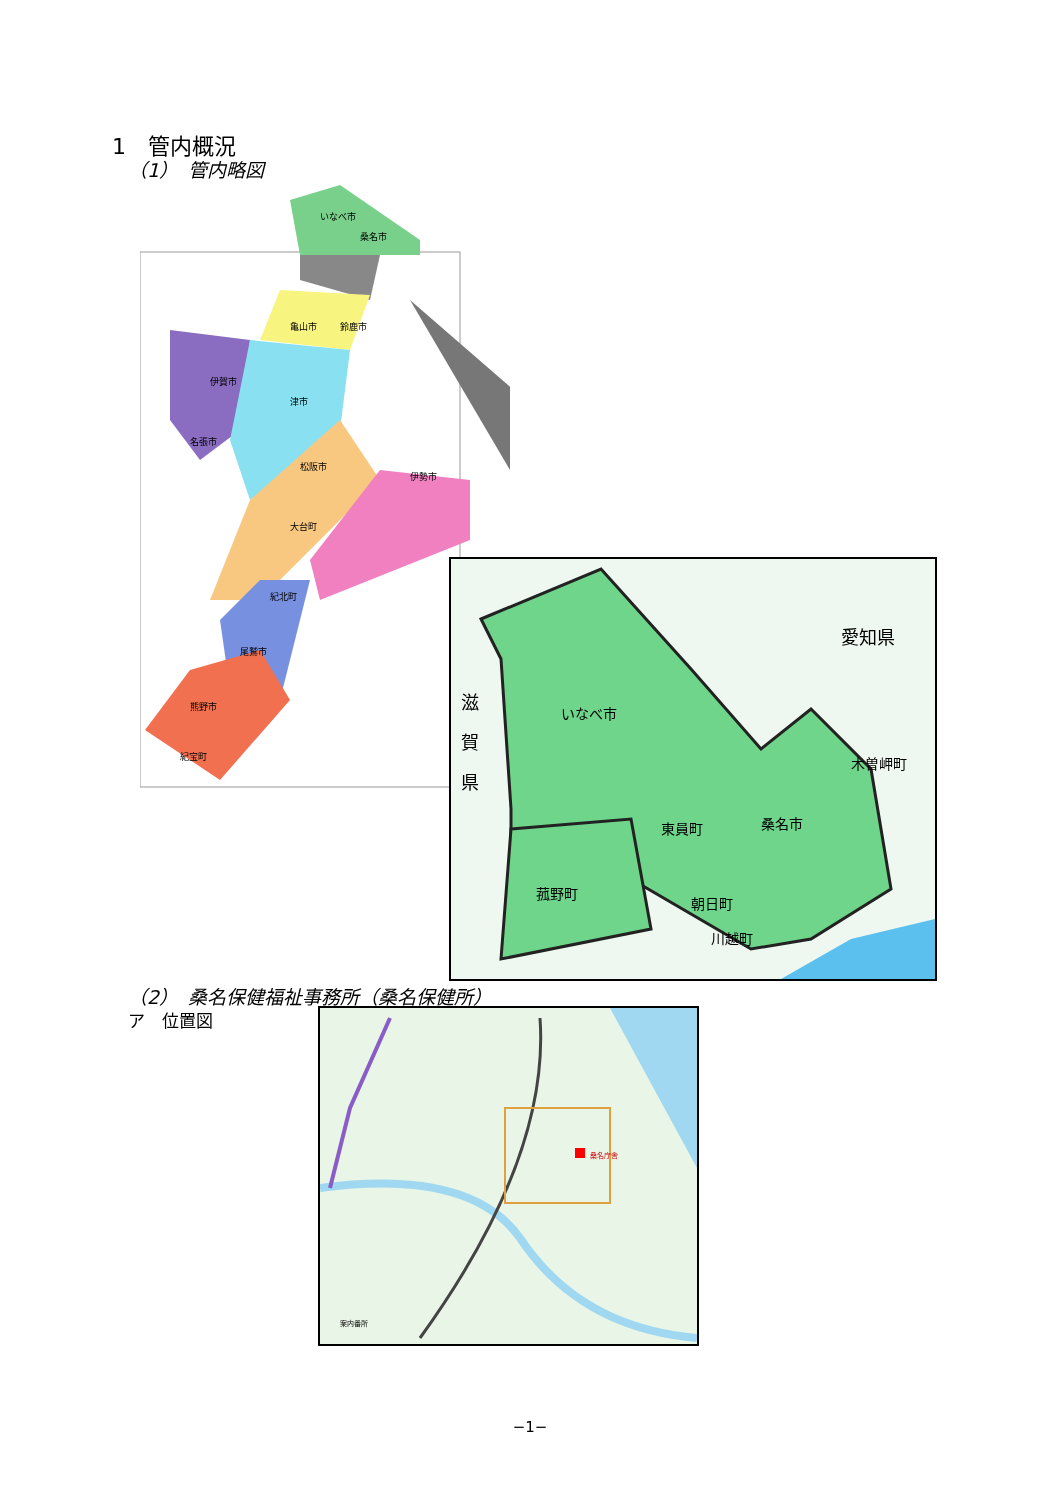1　管内概況
（1）　管内略図
いなべ市
桑名市
亀山市
鈴鹿市
伊賀市
津市
名張市
松阪市
伊勢市
大台町
紀北町
尾鷲市
熊野市
紀宝町
愛知県
滋
賀
県
いなべ市
東員町
桑名市
木曽岬町
菰野町
朝日町
川越町
（2）　桑名保健福祉事務所（桑名保健所）
ア　位置図
桑名庁舎
案内番所
−1−